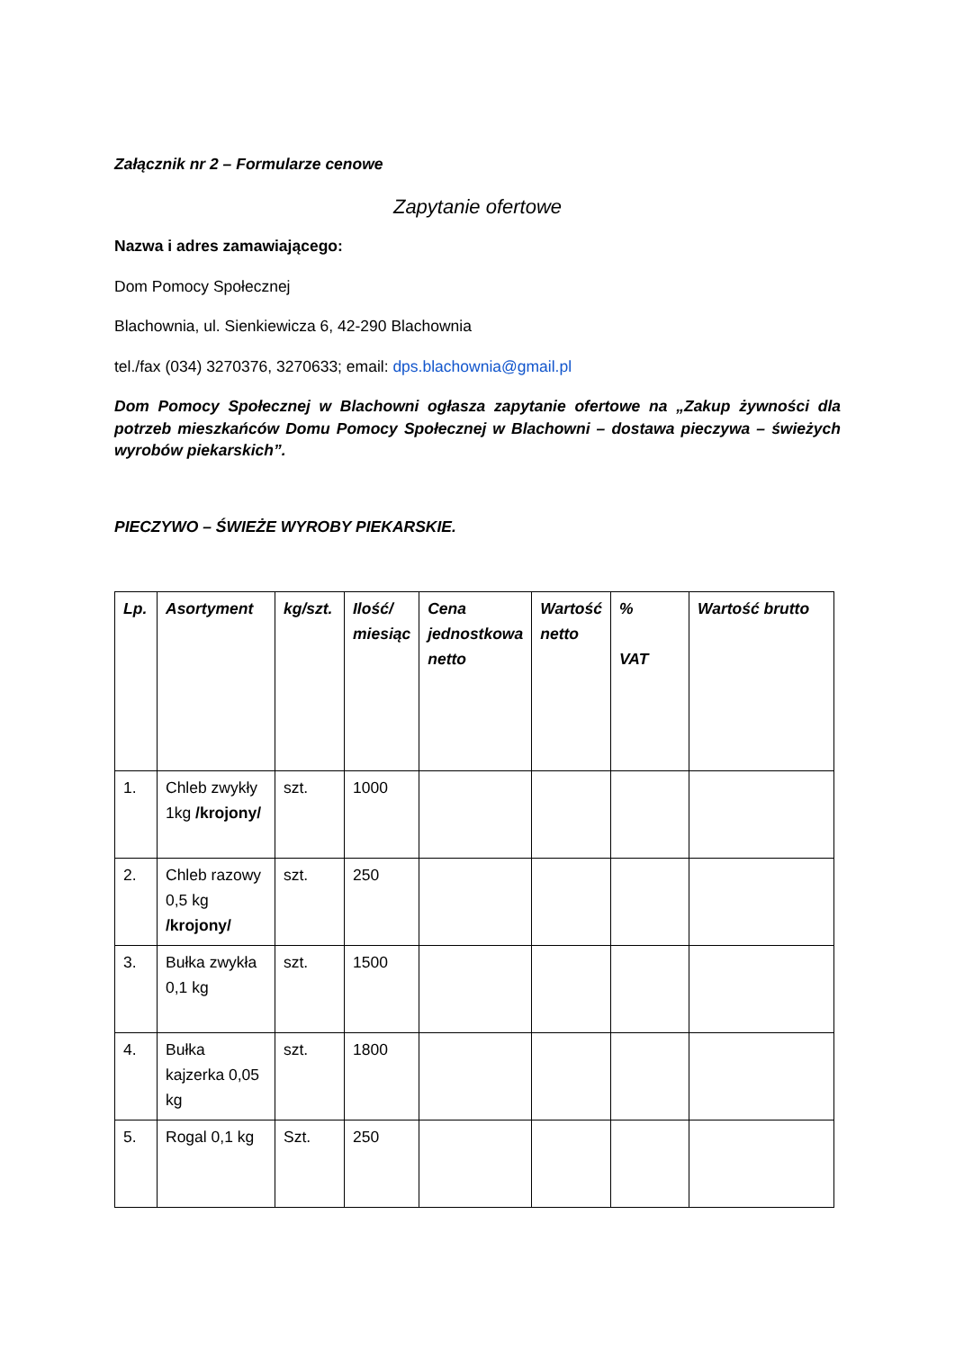Załącznik nr 2 – Formularze cenowe
Zapytanie ofertowe
Nazwa i adres zamawiającego:
Dom Pomocy Społecznej
Blachownia, ul. Sienkiewicza 6, 42-290 Blachownia
tel./fax (034) 3270376, 3270633; email: dps.blachownia@gmail.pl
Dom Pomocy Społecznej w Blachowni ogłasza zapytanie ofertowe na „Zakup żywności dla potrzeb mieszkańców Domu Pomocy Społecznej w Blachowni – dostawa pieczywa – świeżych wyrobów piekarskich”.
PIECZYWO – ŚWIEŻE WYROBY PIEKARSKIE.
| Lp. | Asortyment | kg/szt. | Ilość/ miesiąc | Cena jednostkowa netto | Wartość netto | % VAT | Wartość brutto |
| --- | --- | --- | --- | --- | --- | --- | --- |
| 1. | Chleb zwykły 1kg /krojony/ | szt. | 1000 | | | | |
| 2. | Chleb razowy 0,5 kg /krojony/ | szt. | 250 | | | | |
| 3. | Bułka zwykła 0,1 kg | szt. | 1500 | | | | |
| 4. | Bułka kajzerka 0,05 kg | szt. | 1800 | | | | |
| 5. | Rogal 0,1 kg | Szt. | 250 | | | | |